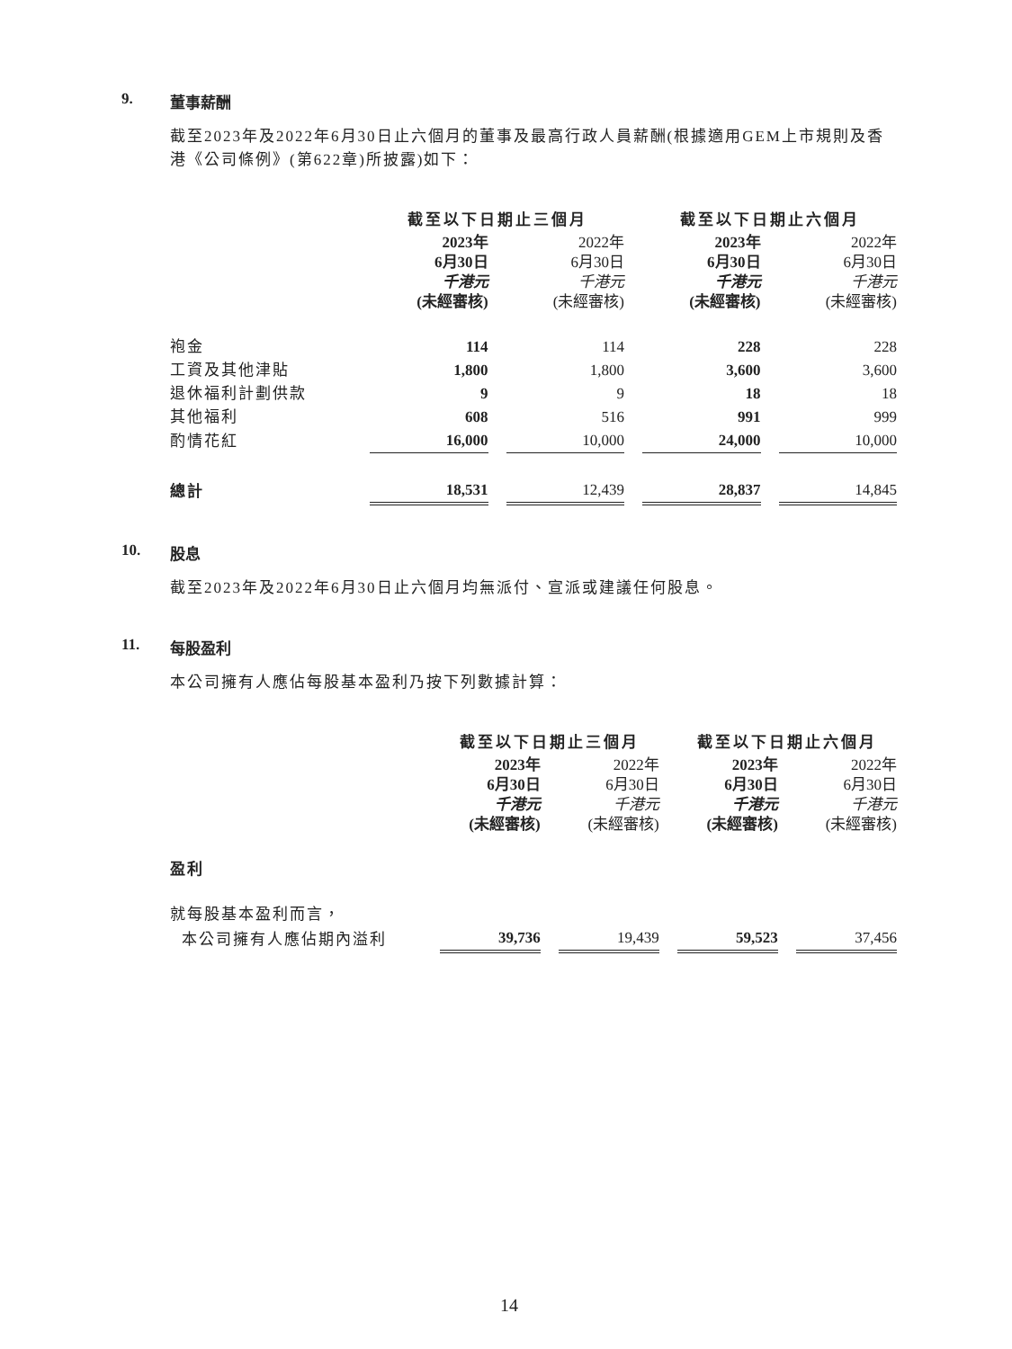9. 董事薪酬
截至2023年及2022年6月30日止六個月的董事及最高行政人員薪酬(根據適用GEM上市規則及香港《公司條例》(第622章)所披露)如下：
| | 截至以下日期止三個月 | | | | 截至以下日期止六個月 | | |
| --- | --- | --- | --- | --- | --- | --- | --- |
| | 2023年 6月30日 千港元 (未經審核) | | 2022年 6月30日 千港元 (未經審核) | | 2023年 6月30日 千港元 (未經審核) | | 2022年 6月30日 千港元 (未經審核) |
| 袍金 | 114 | | 114 | | 228 | | 228 |
| 工資及其他津貼 | 1,800 | | 1,800 | | 3,600 | | 3,600 |
| 退休福利計劃供款 | 9 | | 9 | | 18 | | 18 |
| 其他福利 | 608 | | 516 | | 991 | | 999 |
| 酌情花紅 | 16,000 | | 10,000 | | 24,000 | | 10,000 |
| 總計 | 18,531 | | 12,439 | | 28,837 | | 14,845 |
10. 股息
截至2023年及2022年6月30日止六個月均無派付、宣派或建議任何股息。
11. 每股盈利
本公司擁有人應佔每股基本盈利乃按下列數據計算：
| | 截至以下日期止三個月 | | | | 截至以下日期止六個月 | | |
| --- | --- | --- | --- | --- | --- | --- | --- |
| | 2023年 6月30日 千港元 (未經審核) | | 2022年 6月30日 千港元 (未經審核) | | 2023年 6月30日 千港元 (未經審核) | | 2022年 6月30日 千港元 (未經審核) |
| 盈利 | | | | | | | |
| 就每股基本盈利而言， | | | | | | | |
| 本公司擁有人應佔期內溢利 | 39,736 | | 19,439 | | 59,523 | | 37,456 |
14